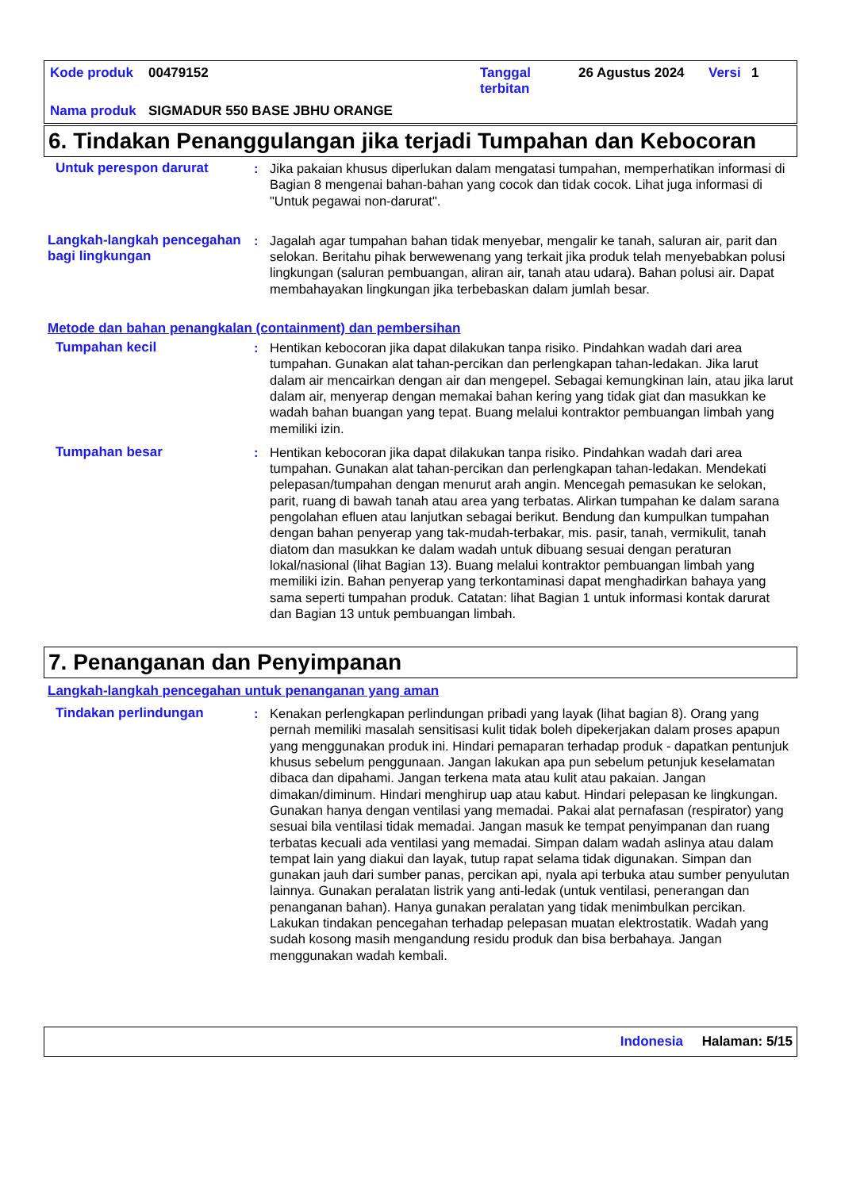| Kode produk | 00479152 | Tanggal terbitan | 26 Agustus 2024 | Versi | 1 |
| Nama produk | SIGMADUR 550 BASE JBHU ORANGE | | | | |
6. Tindakan Penanggulangan jika terjadi Tumpahan dan Kebocoran
Untuk perespon darurat : Jika pakaian khusus diperlukan dalam mengatasi tumpahan, memperhatikan informasi di Bagian 8 mengenai bahan-bahan yang cocok dan tidak cocok. Lihat juga informasi di "Untuk pegawai non-darurat".
Langkah-langkah pencegahan bagi lingkungan
: Jagalah agar tumpahan bahan tidak menyebar, mengalir ke tanah, saluran air, parit dan selokan. Beritahu pihak berwewenang yang terkait jika produk telah menyebabkan polusi lingkungan (saluran pembuangan, aliran air, tanah atau udara). Bahan polusi air. Dapat membahayakan lingkungan jika terbebaskan dalam jumlah besar.
Metode dan bahan penangkalan (containment) dan pembersihan
Tumpahan kecil : Hentikan kebocoran jika dapat dilakukan tanpa risiko. Pindahkan wadah dari area tumpahan. Gunakan alat tahan-percikan dan perlengkapan tahan-ledakan. Jika larut dalam air mencairkan dengan air dan mengepel. Sebagai kemungkinan lain, atau jika larut dalam air, menyerap dengan memakai bahan kering yang tidak giat dan masukkan ke wadah bahan buangan yang tepat. Buang melalui kontraktor pembuangan limbah yang memiliki izin.
Tumpahan besar : Hentikan kebocoran jika dapat dilakukan tanpa risiko. Pindahkan wadah dari area tumpahan. Gunakan alat tahan-percikan dan perlengkapan tahan-ledakan. Mendekati pelepasan/tumpahan dengan menurut arah angin. Mencegah pemasukan ke selokan, parit, ruang di bawah tanah atau area yang terbatas. Alirkan tumpahan ke dalam sarana pengolahan efluen atau lanjutkan sebagai berikut. Bendung dan kumpulkan tumpahan dengan bahan penyerap yang tak-mudah-terbakar, mis. pasir, tanah, vermikulit, tanah diatom dan masukkan ke dalam wadah untuk dibuang sesuai dengan peraturan lokal/nasional (lihat Bagian 13). Buang melalui kontraktor pembuangan limbah yang memiliki izin. Bahan penyerap yang terkontaminasi dapat menghadirkan bahaya yang sama seperti tumpahan produk. Catatan: lihat Bagian 1 untuk informasi kontak darurat dan Bagian 13 untuk pembuangan limbah.
7. Penanganan dan Penyimpanan
Langkah-langkah pencegahan untuk penanganan yang aman
Tindakan perlindungan : Kenakan perlengkapan perlindungan pribadi yang layak (lihat bagian 8). Orang yang pernah memiliki masalah sensitisasi kulit tidak boleh dipekerjakan dalam proses apapun yang menggunakan produk ini. Hindari pemaparan terhadap produk - dapatkan pentunjuk khusus sebelum penggunaan. Jangan lakukan apa pun sebelum petunjuk keselamatan dibaca dan dipahami. Jangan terkena mata atau kulit atau pakaian. Jangan dimakan/diminum. Hindari menghirup uap atau kabut. Hindari pelepasan ke lingkungan. Gunakan hanya dengan ventilasi yang memadai. Pakai alat pernafasan (respirator) yang sesuai bila ventilasi tidak memadai. Jangan masuk ke tempat penyimpanan dan ruang terbatas kecuali ada ventilasi yang memadai. Simpan dalam wadah aslinya atau dalam tempat lain yang diakui dan layak, tutup rapat selama tidak digunakan. Simpan dan gunakan jauh dari sumber panas, percikan api, nyala api terbuka atau sumber penyulutan lainnya. Gunakan peralatan listrik yang anti-ledak (untuk ventilasi, penerangan dan penanganan bahan). Hanya gunakan peralatan yang tidak menimbulkan percikan. Lakukan tindakan pencegahan terhadap pelepasan muatan elektrostatik. Wadah yang sudah kosong masih mengandung residu produk dan bisa berbahaya. Jangan menggunakan wadah kembali.
Indonesia Halaman: 5/15